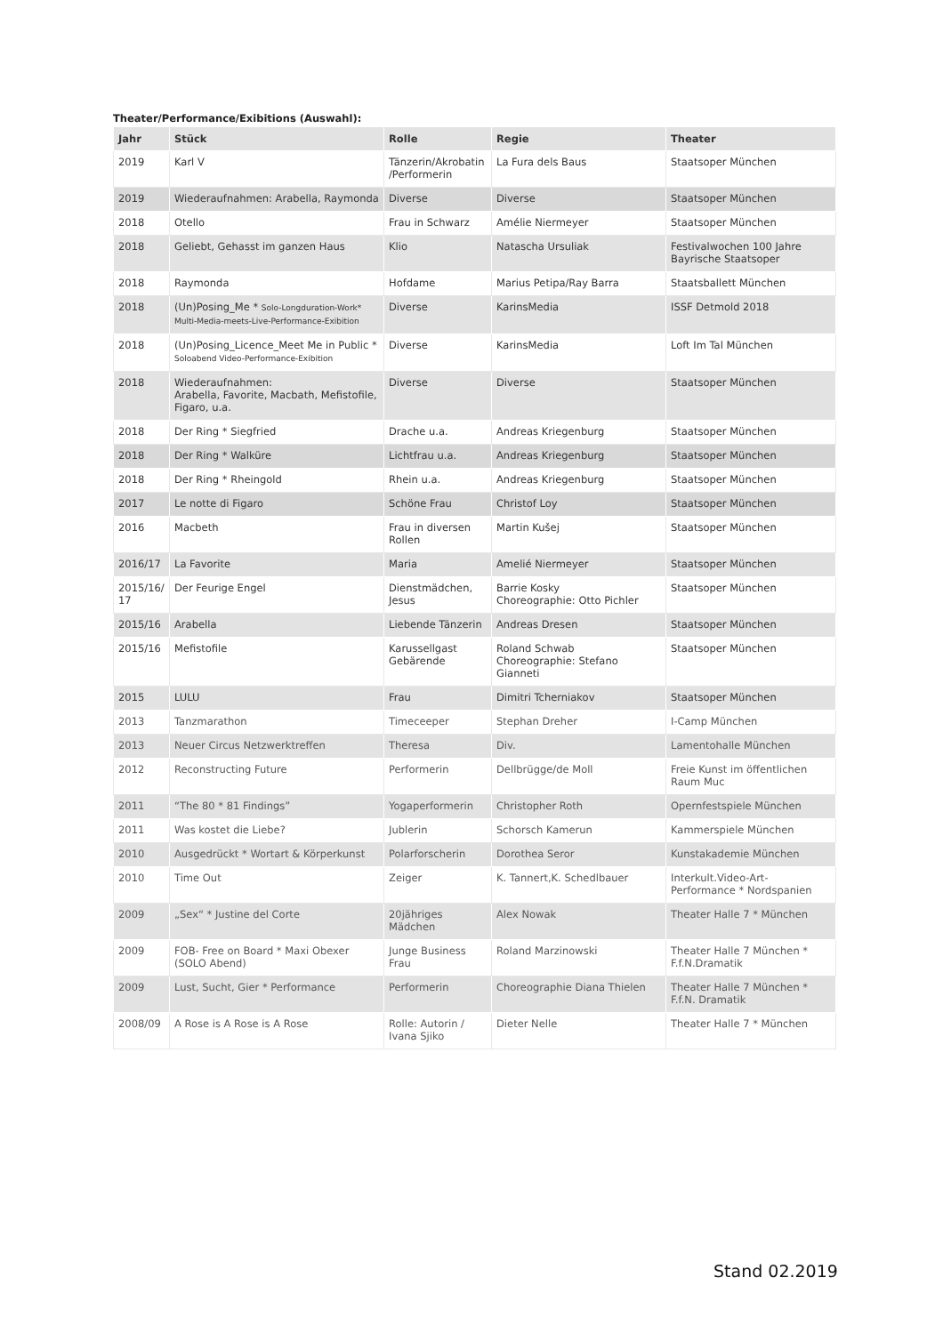Theater/Performance/Exibitions (Auswahl):
| Jahr | Stück | Rolle | Regie | Theater |
| --- | --- | --- | --- | --- |
| 2019 | Karl V | Tänzerin/Akrobatin /Performerin | La Fura dels Baus | Staatsoper München |
| 2019 | Wiederaufnahmen: Arabella, Raymonda | Diverse | Diverse | Staatsoper München |
| 2018 | Otello | Frau in Schwarz | Amélie Niermeyer | Staatsoper München |
| 2018 | Geliebt, Gehasst im ganzen Haus | Klio | Natascha Ursuliak | Festivalwochen 100 Jahre Bayrische Staatsoper |
| 2018 | Raymonda | Hofdame | Marius Petipa/Ray Barra | Staatsballett München |
| 2018 | (Un)Posing_Me * Solo-Longduration-Work* Multi-Media-meets-Live-Performance-Exibition | Diverse | KarinsMedia | ISSF Detmold 2018 |
| 2018 | (Un)Posing_Licence_Meet Me in Public * Soloabend Video-Performance-Exibition | Diverse | KarinsMedia | Loft Im Tal München |
| 2018 | Wiederaufnahmen: Arabella, Favorite, Macbath, Mefistofile, Figaro, u.a. | Diverse | Diverse | Staatsoper München |
| 2018 | Der Ring * Siegfried | Drache u.a. | Andreas Kriegenburg | Staatsoper München |
| 2018 | Der Ring * Walküre | Lichtfrau u.a. | Andreas Kriegenburg | Staatsoper München |
| 2018 | Der Ring * Rheingold | Rhein u.a. | Andreas Kriegenburg | Staatsoper München |
| 2017 | Le notte di Figaro | Schöne Frau | Christof Loy | Staatsoper München |
| 2016 | Macbeth | Frau in diversen Rollen | Martin Kušej | Staatsoper München |
| 2016/17 | La Favorite | Maria | Amelié Niermeyer | Staatsoper München |
| 2015/16/ 17 | Der Feurige Engel | Dienstmädchen, Jesus | Barrie Kosky Choreographie: Otto Pichler | Staatsoper München |
| 2015/16 | Arabella | Liebende Tänzerin | Andreas Dresen | Staatsoper München |
| 2015/16 | Mefistofile | Karussellgast Gebärende | Roland Schwab Choreographie: Stefano Gianneti | Staatsoper München |
| 2015 | LULU | Frau | Dimitri Tcherniakov | Staatsoper München |
| 2013 | Tanzmarathon | Timeceeper | Stephan Dreher | I-Camp München |
| 2013 | Neuer Circus Netzwerktreffen | Theresa | Div. | Lamentohalle München |
| 2012 | Reconstructing Future | Performerin | Dellbrügge/de Moll | Freie Kunst im öffentlichen Raum Muc |
| 2011 | “The 80 * 81 Findings” | Yogaperformerin | Christopher Roth | Opernfestspiele München |
| 2011 | Was kostet die Liebe? | Jublerin | Schorsch Kamerun | Kammerspiele München |
| 2010 | Ausgedrückt * Wortart & Körperkunst | Polarforscherin | Dorothea Seror | Kunstakademie München |
| 2010 | Time Out | Zeiger | K. Tannert,K. Schedlbauer | Interkult.Video-Art-Performance * Nordspanien |
| 2009 | „Sex“ * Justine del Corte | 20jähriges Mädchen | Alex Nowak | Theater Halle 7 * München |
| 2009 | FOB- Free on Board * Maxi Obexer (SOLO Abend) | Junge Business Frau | Roland Marzinowski | Theater Halle 7 München * F.f.N.Dramatik |
| 2009 | Lust, Sucht, Gier * Performance | Performerin | Choreographie Diana Thielen | Theater Halle 7 München * F.f.N. Dramatik |
| 2008/09 | A Rose is A Rose is A Rose | Rolle: Autorin / Ivana Sjiko | Dieter Nelle | Theater Halle 7 * München |
Stand 02.2019